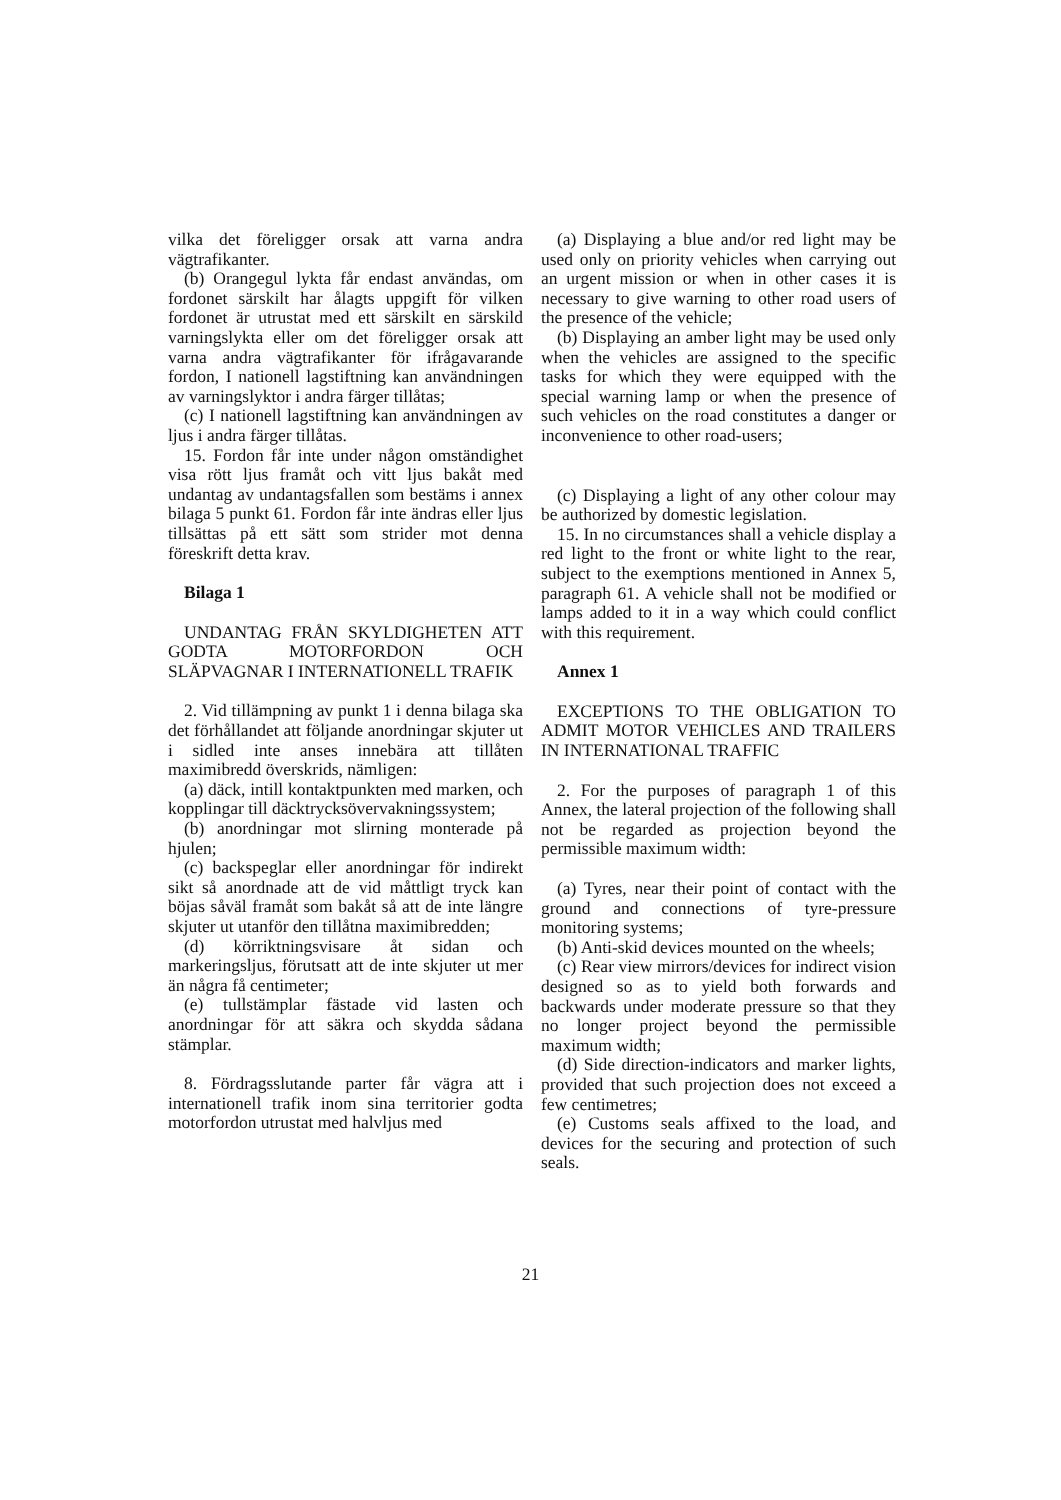vilka det föreligger orsak att varna andra vägtrafikanter.
(b) Orangegul lykta får endast användas, om fordonet särskilt har ålagts uppgift för vilken fordonet är utrustat med ett särskilt en särskild varningslykta eller om det föreligger orsak att varna andra vägtrafikanter för ifrågavarande fordon, I nationell lagstiftning kan användningen av varningslyktor i andra färger tillåtas;
(c) I nationell lagstiftning kan användningen av ljus i andra färger tillåtas.
15. Fordon får inte under någon omständighet visa rött ljus framåt och vitt ljus bakåt med undantag av undantagsfallen som bestäms i annex bilaga 5 punkt 61. Fordon får inte ändras eller ljus tillsättas på ett sätt som strider mot denna föreskrift detta krav.
Bilaga 1
UNDANTAG FRÅN SKYLDIGHETEN ATT GODTA MOTORFORDON OCH SLÄPVAGNAR I INTERNATIONELL TRAFIK
2. Vid tillämpning av punkt 1 i denna bilaga ska det förhållandet att följande anordningar skjuter ut i sidled inte anses innebära att tillåten maximibredd överskrids, nämligen:
(a) däck, intill kontaktpunkten med marken, och kopplingar till däcktrycksövervakningssystem;
(b) anordningar mot slirning monterade på hjulen;
(c) backspeglar eller anordningar för indirekt sikt så anordnade att de vid måttligt tryck kan böjas såväl framåt som bakåt så att de inte längre skjuter ut utanför den tillåtna maximibredden;
(d) körriktningsvisare åt sidan och markeringsljus, förutsatt att de inte skjuter ut mer än några få centimeter;
(e) tullstämplar fästade vid lasten och anordningar för att säkra och skydda sådana stämplar.
8. Fördragsslutande parter får vägra att i internationell trafik inom sina territorier godta motorfordon utrustat med halvljus med
(a) Displaying a blue and/or red light may be used only on priority vehicles when carrying out an urgent mission or when in other cases it is necessary to give warning to other road users of the presence of the vehicle;
(b) Displaying an amber light may be used only when the vehicles are assigned to the specific tasks for which they were equipped with the special warning lamp or when the presence of such vehicles on the road constitutes a danger or inconvenience to other road-users;
(c) Displaying a light of any other colour may be authorized by domestic legislation.
15. In no circumstances shall a vehicle display a red light to the front or white light to the rear, subject to the exemptions mentioned in Annex 5, paragraph 61. A vehicle shall not be modified or lamps added to it in a way which could conflict with this requirement.
Annex 1
EXCEPTIONS TO THE OBLIGATION TO ADMIT MOTOR VEHICLES AND TRAILERS IN INTERNATIONAL TRAFFIC
2. For the purposes of paragraph 1 of this Annex, the lateral projection of the following shall not be regarded as projection beyond the permissible maximum width:
(a) Tyres, near their point of contact with the ground and connections of tyre-pressure monitoring systems;
(b) Anti-skid devices mounted on the wheels;
(c) Rear view mirrors/devices for indirect vision designed so as to yield both forwards and backwards under moderate pressure so that they no longer project beyond the permissible maximum width;
(d) Side direction-indicators and marker lights, provided that such projection does not exceed a few centimetres;
(e) Customs seals affixed to the load, and devices for the securing and protection of such seals.
21